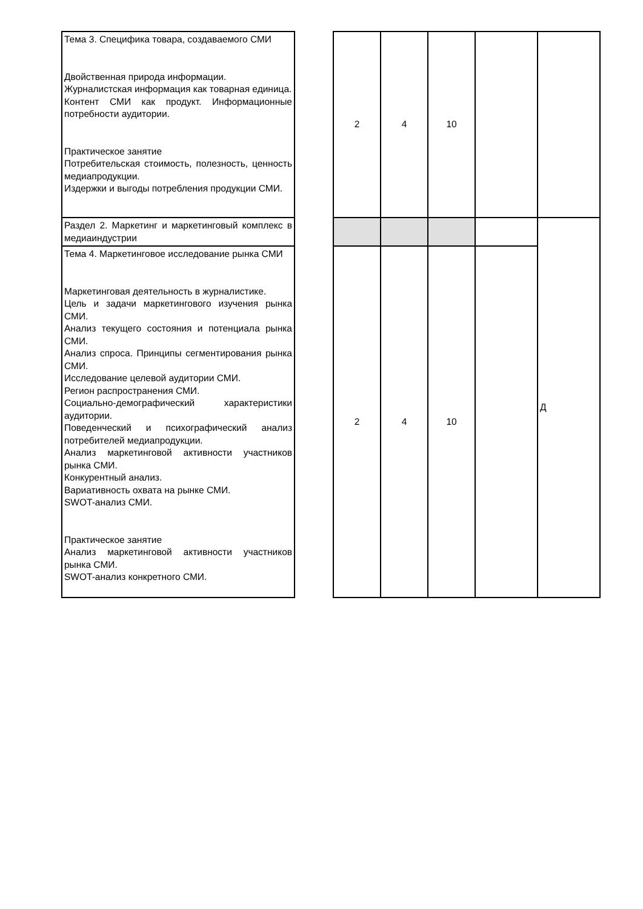| Тема 3. Специфика товара, создаваемого СМИ Двойственная природа информации. Журналистская информация как товарная единица. Контент СМИ как продукт. Информационные потребности аудитории. Практическое занятие Потребительская стоимость, полезность, ценность медиапродукции. Издержки и выгоды потребления продукции СМИ. | | 2 | 4 | 10 | | |
| Раздел 2. Маркетинг и маркетинговый комплекс в медиаиндустрии | | | | | | Д |
| Тема 4. Маркетинговое исследование рынка СМИ Маркетинговая деятельность в журналистике. Цель и задачи маркетингового изучения рынка СМИ. Анализ текущего состояния и потенциала рынка СМИ. Анализ спроса. Принципы сегментирования рынка СМИ. Исследование целевой аудитории СМИ. Регион распространения СМИ. Социально-демографический характеристики аудитории. Поведенческий и психографический анализ потребителей медиапродукции. Анализ маркетинговой активности участников рынка СМИ. Конкурентный анализ. Вариативность охвата на рынке СМИ. SWOT-анализ СМИ. Практическое занятие Анализ маркетинговой активности участников рынка СМИ. SWOT-анализ конкретного СМИ. | | 2 | 4 | 10 | | |